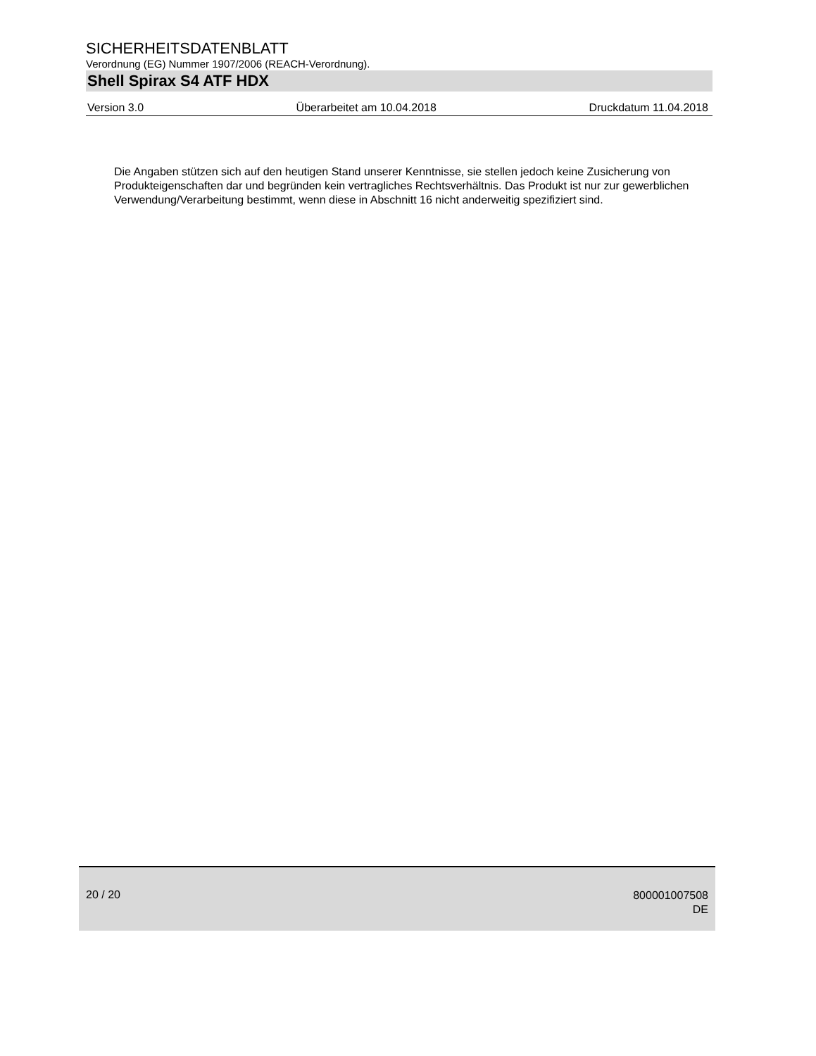SICHERHEITSDATENBLATT
Verordnung (EG) Nummer 1907/2006 (REACH-Verordnung).
Shell Spirax S4 ATF HDX
Version 3.0 Überarbeitet am 10.04.2018 Druckdatum 11.04.2018
Die Angaben stützen sich auf den heutigen Stand unserer Kenntnisse, sie stellen jedoch keine Zusicherung von Produkteigenschaften dar und begründen kein vertragliches Rechtsverhältnis. Das Produkt ist nur zur gewerblichen Verwendung/Verarbeitung bestimmt, wenn diese in Abschnitt 16 nicht anderweitig spezifiziert sind.
20 / 20
800001007508
DE